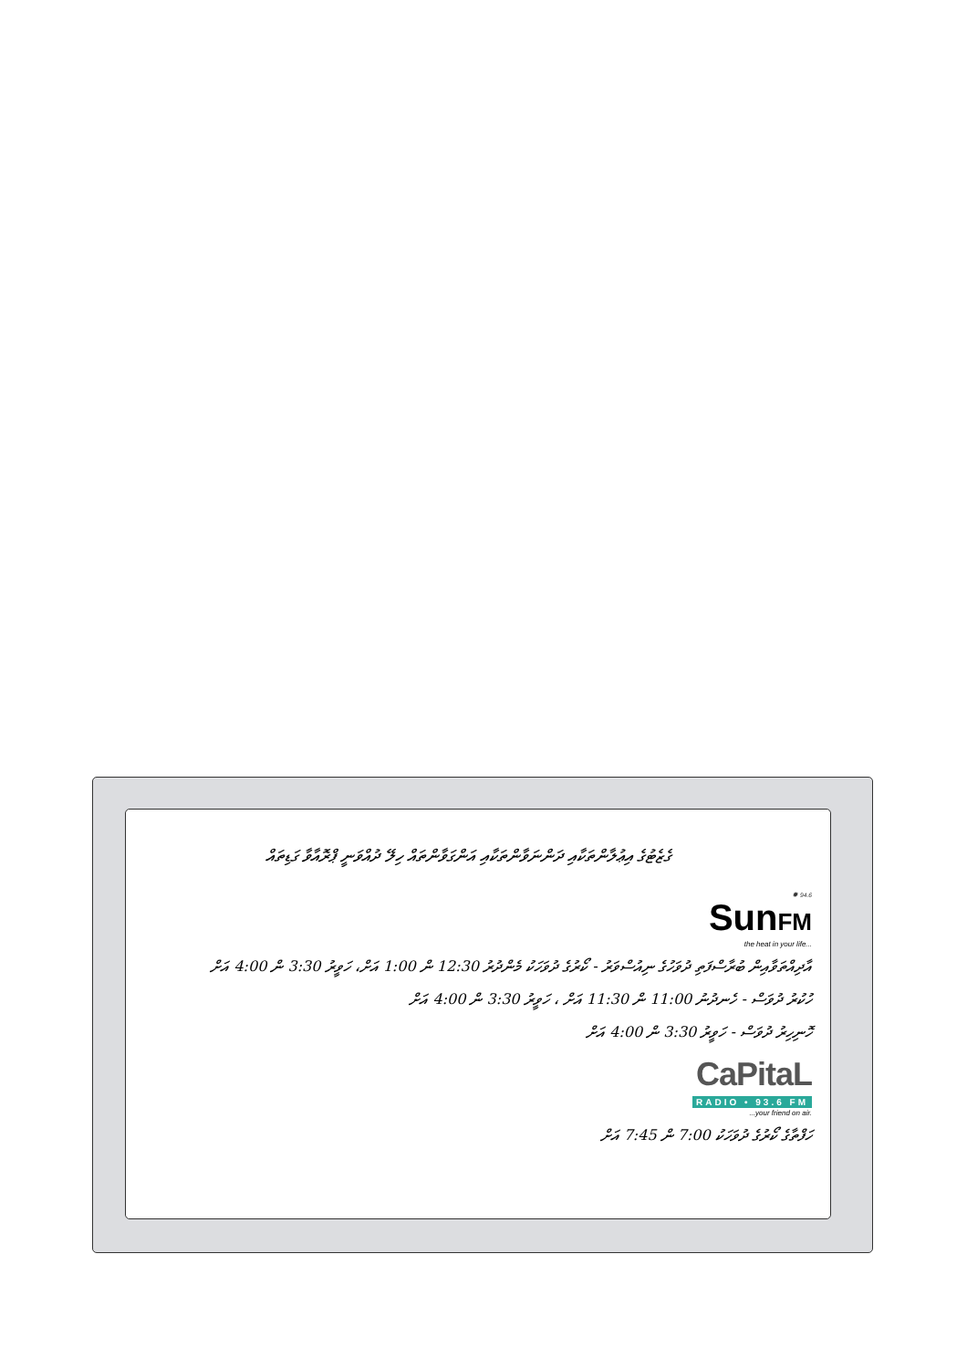ގެޒެޓުގެ އިޢުލާންތަކާއި ދަންނަވާންތަކާއި އަންގަވާންތައް ހިލޭ ދުއްވަނީ ޕްރޮއާވާ ގަޑިތައް
✹ 94.6
SunFM
the heat in your life...
އާދިއްތަވާއިން ބުރާސްފަތި ދުވަހުގެ ނިއުސްވަރު - ކޯރުގެ ދުވަހަކު މެންދުރު 12:30 ން 1:00 އަށް، ހަވީރު 3:30 ން 4:00 އަށް
ހުކުރު ދުވަސް - ހެނދުނު 11:00 ން 11:30 އަށް ، ހަވީރު 3:30 ން 4:00 އަށް
ހޮނިހިރު ދުވަސް - ހަވީރު 3:30 ން 4:00 އަށް
CaPitaL
RADIO • 93.6 FM
...your friend on air.
ހަފްތާގެ ކޯރުގެ ދުވަހަކު 7:00 ން 7:45 އަށް